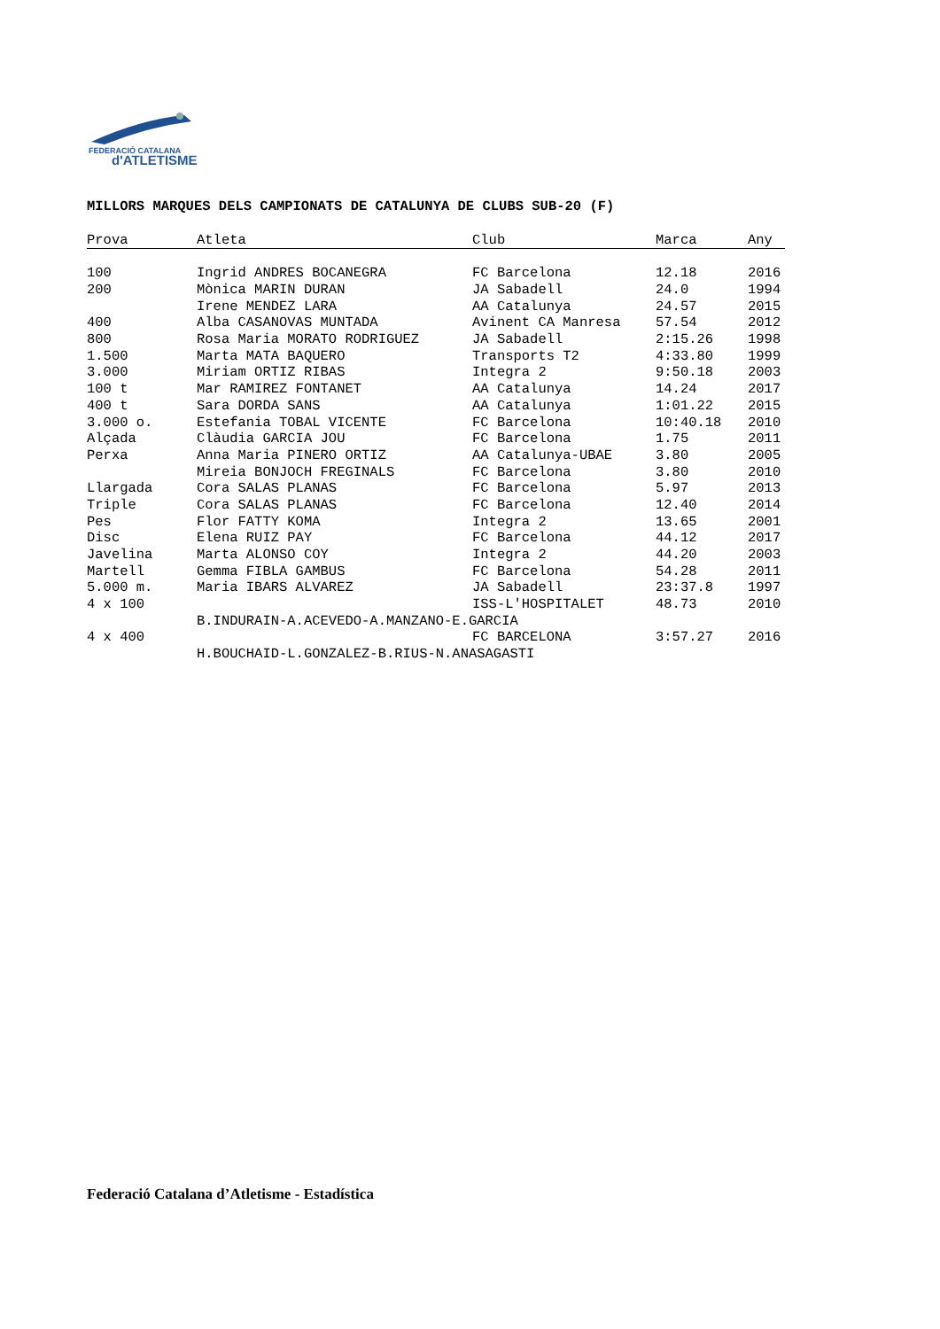FEDERACIÓ CATALANA
d'ATLETISME
MILLORS MARQUES DELS CAMPIONATS DE CATALUNYA DE CLUBS SUB-20 (F)
| Prova | Atleta | Club | Marca | Any |
| --- | --- | --- | --- | --- |
| 100 | Ingrid ANDRES BOCANEGRA | FC Barcelona | 12.18 | 2016 |
| 200 | Mònica MARIN DURAN | JA Sabadell | 24.0 | 1994 |
| | Irene MENDEZ LARA | AA Catalunya | 24.57 | 2015 |
| 400 | Alba CASANOVAS MUNTADA | Avinent CA Manresa | 57.54 | 2012 |
| 800 | Rosa Maria MORATO RODRIGUEZ | JA Sabadell | 2:15.26 | 1998 |
| 1.500 | Marta MATA BAQUERO | Transports T2 | 4:33.80 | 1999 |
| 3.000 | Miriam ORTIZ RIBAS | Integra 2 | 9:50.18 | 2003 |
| 100 t | Mar RAMIREZ FONTANET | AA Catalunya | 14.24 | 2017 |
| 400 t | Sara DORDA SANS | AA Catalunya | 1:01.22 | 2015 |
| 3.000 o. | Estefania TOBAL VICENTE | FC Barcelona | 10:40.18 | 2010 |
| Alçada | Clàudia GARCIA JOU | FC Barcelona | 1.75 | 2011 |
| Perxa | Anna Maria PINERO ORTIZ | AA Catalunya-UBAE | 3.80 | 2005 |
| | Mireia BONJOCH FREGINALS | FC Barcelona | 3.80 | 2010 |
| Llargada | Cora SALAS PLANAS | FC Barcelona | 5.97 | 2013 |
| Triple | Cora SALAS PLANAS | FC Barcelona | 12.40 | 2014 |
| Pes | Flor FATTY KOMA | Integra 2 | 13.65 | 2001 |
| Disc | Elena RUIZ PAY | FC Barcelona | 44.12 | 2017 |
| Javelina | Marta ALONSO COY | Integra 2 | 44.20 | 2003 |
| Martell | Gemma FIBLA GAMBUS | FC Barcelona | 54.28 | 2011 |
| 5.000 m. | Maria IBARS ALVAREZ | JA Sabadell | 23:37.8 | 1997 |
| 4 x 100 | | ISS-L'HOSPITALET | 48.73 | 2010 |
| | B.INDURAIN-A.ACEVEDO-A.MANZANO-E.GARCIA | | | |
| 4 x 400 | | FC BARCELONA | 3:57.27 | 2016 |
| | H.BOUCHAID-L.GONZALEZ-B.RIUS-N.ANASAGASTI | | | |
Federació Catalana d’Atletisme - Estadística